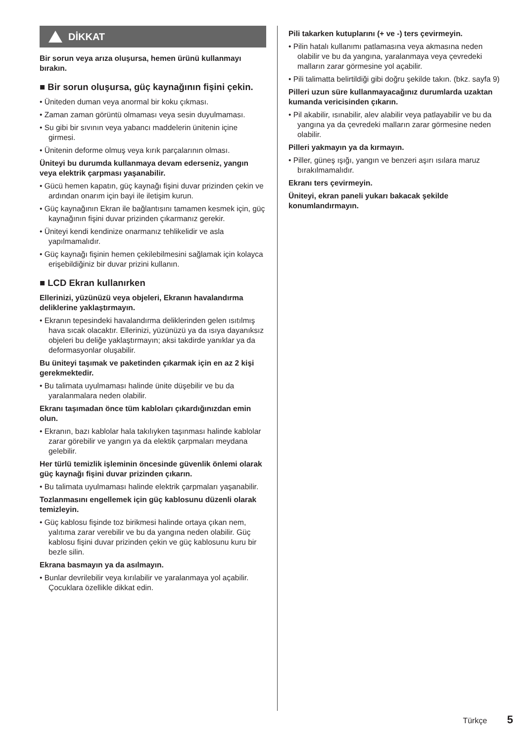DİKKAT
Bir sorun veya arıza oluşursa, hemen ürünü kullanmayı bırakın.
■ Bir sorun oluşursa, güç kaynağının fişini çekin.
• Üniteden duman veya anormal bir koku çıkması.
• Zaman zaman görüntü olmaması veya sesin duyulmaması.
• Su gibi bir sıvının veya yabancı maddelerin ünitenin içine girmesi.
• Ünitenin deforme olmuş veya kırık parçalarının olması.
Üniteyi bu durumda kullanmaya devam ederseniz, yangın veya elektrik çarpması yaşanabilir.
• Gücü hemen kapatın, güç kaynağı fişini duvar prizinden çekin ve ardından onarım için bayi ile iletişim kurun.
• Güç kaynağının Ekran ile bağlantısını tamamen kesmek için, güç kaynağının fişini duvar prizinden çıkarmanız gerekir.
• Üniteyi kendi kendinize onarmanız tehlikelidir ve asla yapılmamalıdır.
• Güç kaynağı fişinin hemen çekilebilmesini sağlamak için kolayca erişebildiğiniz bir duvar prizini kullanın.
■ LCD Ekran kullanırken
Ellerinizi, yüzünüzü veya objeleri, Ekranın havalandırma deliklerine yaklaştırmayın.
• Ekranın tepesindeki havalandırma deliklerinden gelen ısıtılmış hava sıcak olacaktır. Ellerinizi, yüzünüzü ya da ısıya dayanıksız objeleri bu deliğe yaklaştırmayın; aksi takdirde yanıklar ya da deformasyonlar oluşabilir.
Bu üniteyi taşımak ve paketinden çıkarmak için en az 2 kişi gerekmektedir.
• Bu talimata uyulmaması halinde ünite düşebilir ve bu da yaralanmalara neden olabilir.
Ekranı taşımadan önce tüm kabloları çıkardığınızdan emin olun.
• Ekranın, bazı kablolar hala takılıyken taşınması halinde kablolar zarar görebilir ve yangın ya da elektik çarpmaları meydana gelebilir.
Her türlü temizlik işleminin öncesinde güvenlik önlemi olarak güç kaynağı fişini duvar prizinden çıkarın.
• Bu talimata uyulmaması halinde elektrik çarpmaları yaşanabilir.
Tozlanmasını engellemek için güç kablosunu düzenli olarak temizleyin.
• Güç kablosu fişinde toz birikmesi halinde ortaya çıkan nem, yalıtıma zarar verebilir ve bu da yangına neden olabilir. Güç kablosu fişini duvar prizinden çekin ve güç kablosunu kuru bir bezle silin.
Ekrana basmayın ya da asılmayın.
• Bunlar devrilebilir veya kırılabilir ve yaralanmaya yol açabilir. Çocuklara özellikle dikkat edin.
Pili takarken kutuplarını (+ ve -) ters çevirmeyin.
• Pilin hatalı kullanımı patlamasına veya akmasına neden olabilir ve bu da yangına, yaralanmaya veya çevredeki malların zarar görmesine yol açabilir.
• Pili talimatta belirtildiği gibi doğru şekilde takın. (bkz. sayfa 9)
Pilleri uzun süre kullanmayacağınız durumlarda uzaktan kumanda vericisinden çıkarın.
• Pil akabilir, ısınabilir, alev alabilir veya patlayabilir ve bu da yangına ya da çevredeki malların zarar görmesine neden olabilir.
Pilleri yakmayın ya da kırmayın.
• Piller, güneş ışığı, yangın ve benzeri aşırı ısılara maruz bırakılmamalıdır.
Ekranı ters çevirmeyin.
Üniteyi, ekran paneli yukarı bakacak şekilde konumlandırmayın.
Türkçe 5